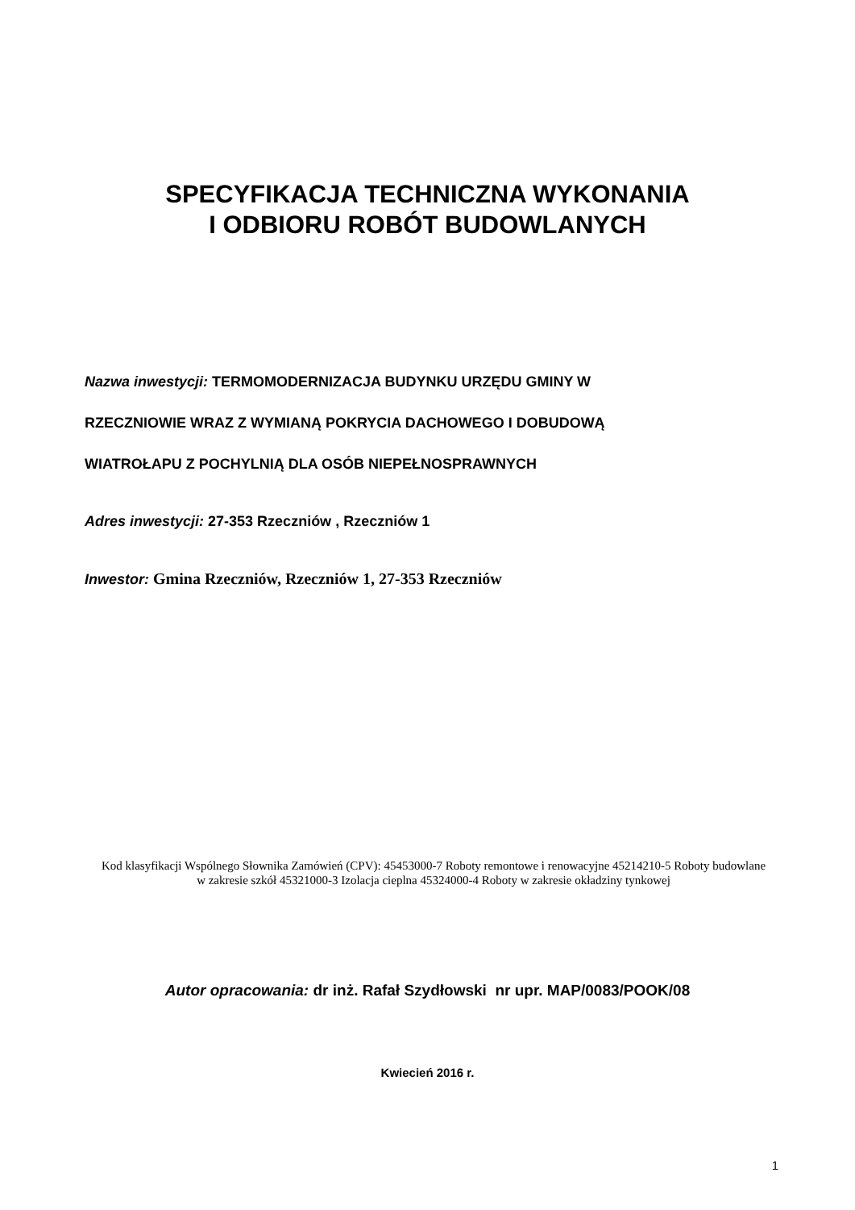SPECYFIKACJA TECHNICZNA WYKONANIA
I ODBIORU ROBÓT BUDOWLANYCH
Nazwa inwestycji: TERMOMODERNIZACJA BUDYNKU URZĘDU GMINY W
RZECZNIOWIE WRAZ Z WYMIANĄ POKRYCIA DACHOWEGO I DOBUDOWĄ
WIATROŁAPU Z POCHYLNIĄ DLA OSÓB NIEPEŁNOSPRAWNYCH
Adres inwestycji: 27-353 Rzeczniów , Rzeczniów 1
Inwestor: Gmina Rzeczniów, Rzeczniów 1, 27-353 Rzeczniów
Kod klasyfikacji Wspólnego Słownika Zamówień (CPV): 45453000-7 Roboty remontowe i renowacyjne 45214210-5 Roboty budowlane w zakresie szkół 45321000-3 Izolacja cieplna 45324000-4 Roboty w zakresie okładziny tynkowej
Autor opracowania: dr inż. Rafał Szydłowski nr upr. MAP/0083/POOK/08
Kwiecień 2016 r.
1